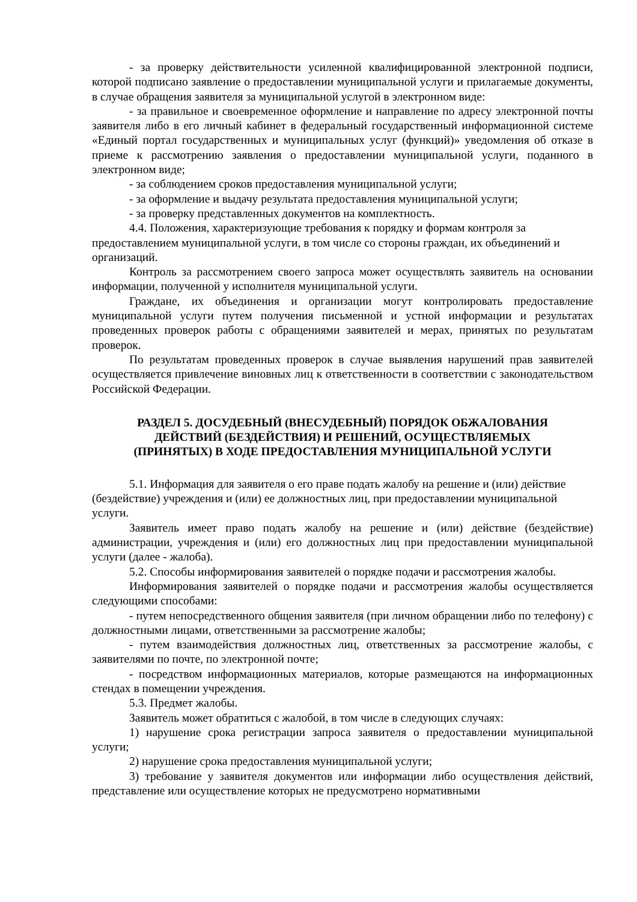- за проверку действительности усиленной квалифицированной электронной подписи, которой подписано заявление о предоставлении муниципальной услуги и прилагаемые документы, в случае обращения заявителя за муниципальной услугой в электронном виде:
- за правильное и своевременное оформление и направление по адресу электронной почты заявителя либо в его личный кабинет в федеральный государственный информационной системе «Единый портал государственных и муниципальных услуг (функций)» уведомления об отказе в приеме к рассмотрению заявления о предоставлении муниципальной услуги, поданного в электронном виде;
- за соблюдением сроков предоставления муниципальной услуги;
- за оформление и выдачу результата предоставления муниципальной услуги;
- за проверку представленных документов на комплектность.
4.4. Положения, характеризующие требования к порядку и формам контроля за предоставлением муниципальной услуги, в том числе со стороны граждан, их объединений и организаций.
Контроль за рассмотрением своего запроса может осуществлять заявитель на основании информации, полученной у исполнителя муниципальной услуги.
Граждане, их объединения и организации могут контролировать предоставление муниципальной услуги путем получения письменной и устной информации и результатах проведенных проверок работы с обращениями заявителей и мерах, принятых по результатам проверок.
По результатам проведенных проверок в случае выявления нарушений прав заявителей осуществляется привлечение виновных лиц к ответственности в соответствии с законодательством Российской Федерации.
РАЗДЕЛ 5. ДОСУДЕБНЫЙ (ВНЕСУДЕБНЫЙ) ПОРЯДОК ОБЖАЛОВАНИЯ
ДЕЙСТВИЙ (БЕЗДЕЙСТВИЯ) И РЕШЕНИЙ, ОСУЩЕСТВЛЯЕМЫХ
(ПРИНЯТЫХ) В ХОДЕ ПРЕДОСТАВЛЕНИЯ МУНИЦИПАЛЬНОЙ УСЛУГИ
5.1. Информация для заявителя о его праве подать жалобу на решение и (или) действие (бездействие) учреждения и (или) ее должностных лиц, при предоставлении муниципальной услуги.
Заявитель имеет право подать жалобу на решение и (или) действие (бездействие) администрации, учреждения и (или) его должностных лиц при предоставлении муниципальной услуги (далее - жалоба).
5.2. Способы информирования заявителей о порядке подачи и рассмотрения жалобы.
Информирования заявителей о порядке подачи и рассмотрения жалобы осуществляется следующими способами:
- путем непосредственного общения заявителя (при личном обращении либо по телефону) с должностными лицами, ответственными за рассмотрение жалобы;
- путем взаимодействия должностных лиц, ответственных за рассмотрение жалобы, с заявителями по почте, по электронной почте;
- посредством информационных материалов, которые размещаются на информационных стендах в помещении учреждения.
5.3. Предмет жалобы.
Заявитель может обратиться с жалобой, в том числе в следующих случаях:
1) нарушение срока регистрации запроса заявителя о предоставлении муниципальной услуги;
2) нарушение срока предоставления муниципальной услуги;
3) требование у заявителя документов или информации либо осуществления действий, представление или осуществление которых не предусмотрено нормативными